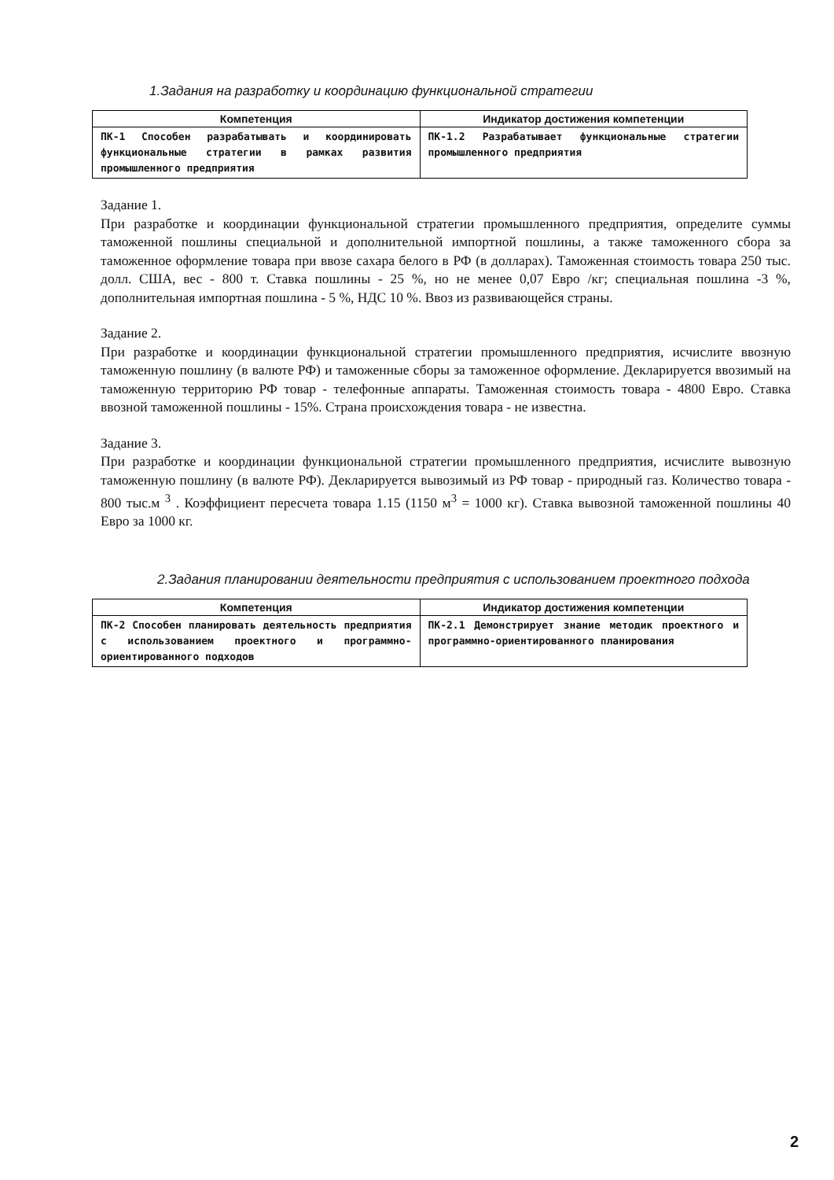1.Задания на разработку и координацию функциональной стратегии
| Компетенция | Индикатор достижения компетенции |
| --- | --- |
| ПК-1 Способен разрабатывать и координировать функциональные стратегии в рамках развития промышленного предприятия | ПК-1.2 Разрабатывает функциональные стратегии промышленного предприятия |
Задание 1.
При разработке и координации функциональной стратегии промышленного предприятия, определите суммы таможенной пошлины специальной и дополнительной импортной пошлины, а также таможенного сбора за таможенное оформление товара при ввозе сахара белого в РФ (в долларах). Таможенная стоимость товара 250 тыс. долл. США, вес - 800 т. Ставка пошлины - 25 %, но не менее 0,07 Евро /кг; специальная пошлина -3 %, дополнительная импортная пошлина - 5 %, НДС 10 %. Ввоз из развивающейся страны.
Задание 2.
При разработке и координации функциональной стратегии промышленного предприятия, исчислите ввозную таможенную пошлину (в валюте РФ) и таможенные сборы за таможенное оформление. Декларируется ввозимый на таможенную территорию РФ товар - телефонные аппараты. Таможенная стоимость товара - 4800 Евро. Ставка ввозной таможенной пошлины - 15%. Страна происхождения товара - не известна.
Задание 3.
При разработке и координации функциональной стратегии промышленного предприятия, исчислите вывозную таможенную пошлину (в валюте РФ). Декларируется вывозимый из РФ товар - природный газ. Количество товара - 800 тыс.м <sup>3</sup> . Коэффициент пересчета товара 1.15 (1150 м<sup>3</sup> = 1000 кг). Ставка вывозной таможенной пошлины 40 Евро за 1000 кг.
2.Задания планировании деятельности предприятия с использованием проектного подхода
| Компетенция | Индикатор достижения компетенции |
| --- | --- |
| ПК-2 Способен планировать деятельность предприятия с использованием проектного и программно-ориентированного подходов | ПК-2.1 Демонстрирует знание методик проектного и программно-ориентированного планирования |
2